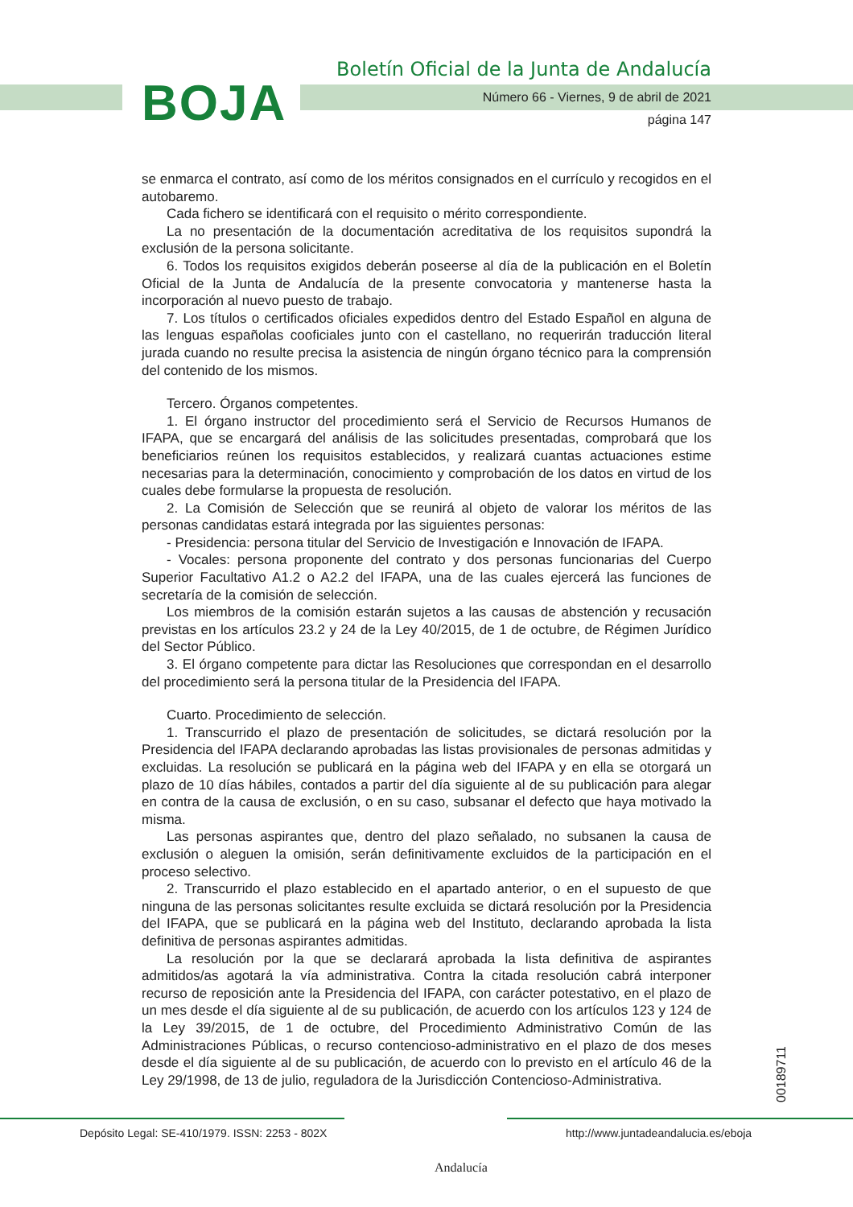BOJA
Boletín Oficial de la Junta de Andalucía
Número 66 - Viernes, 9 de abril de 2021
página 147
se enmarca el contrato, así como de los méritos consignados en el currículo y recogidos en el autobaremo.
Cada fichero se identificará con el requisito o mérito correspondiente.
La no presentación de la documentación acreditativa de los requisitos supondrá la exclusión de la persona solicitante.
6. Todos los requisitos exigidos deberán poseerse al día de la publicación en el Boletín Oficial de la Junta de Andalucía de la presente convocatoria y mantenerse hasta la incorporación al nuevo puesto de trabajo.
7. Los títulos o certificados oficiales expedidos dentro del Estado Español en alguna de las lenguas españolas cooficiales junto con el castellano, no requerirán traducción literal jurada cuando no resulte precisa la asistencia de ningún órgano técnico para la comprensión del contenido de los mismos.
Tercero. Órganos competentes.
1. El órgano instructor del procedimiento será el Servicio de Recursos Humanos de IFAPA, que se encargará del análisis de las solicitudes presentadas, comprobará que los beneficiarios reúnen los requisitos establecidos, y realizará cuantas actuaciones estime necesarias para la determinación, conocimiento y comprobación de los datos en virtud de los cuales debe formularse la propuesta de resolución.
2. La Comisión de Selección que se reunirá al objeto de valorar los méritos de las personas candidatas estará integrada por las siguientes personas:
- Presidencia: persona titular del Servicio de Investigación e Innovación de IFAPA.
- Vocales: persona proponente del contrato y dos personas funcionarias del Cuerpo Superior Facultativo A1.2 o A2.2 del IFAPA, una de las cuales ejercerá las funciones de secretaría de la comisión de selección.
Los miembros de la comisión estarán sujetos a las causas de abstención y recusación previstas en los artículos 23.2 y 24 de la Ley 40/2015, de 1 de octubre, de Régimen Jurídico del Sector Público.
3. El órgano competente para dictar las Resoluciones que correspondan en el desarrollo del procedimiento será la persona titular de la Presidencia del IFAPA.
Cuarto. Procedimiento de selección.
1. Transcurrido el plazo de presentación de solicitudes, se dictará resolución por la Presidencia del IFAPA declarando aprobadas las listas provisionales de personas admitidas y excluidas. La resolución se publicará en la página web del IFAPA y en ella se otorgará un plazo de 10 días hábiles, contados a partir del día siguiente al de su publicación para alegar en contra de la causa de exclusión, o en su caso, subsanar el defecto que haya motivado la misma.
Las personas aspirantes que, dentro del plazo señalado, no subsanen la causa de exclusión o aleguen la omisión, serán definitivamente excluidos de la participación en el proceso selectivo.
2. Transcurrido el plazo establecido en el apartado anterior, o en el supuesto de que ninguna de las personas solicitantes resulte excluida se dictará resolución por la Presidencia del IFAPA, que se publicará en la página web del Instituto, declarando aprobada la lista definitiva de personas aspirantes admitidas.
La resolución por la que se declarará aprobada la lista definitiva de aspirantes admitidos/as agotará la vía administrativa. Contra la citada resolución cabrá interponer recurso de reposición ante la Presidencia del IFAPA, con carácter potestativo, en el plazo de un mes desde el día siguiente al de su publicación, de acuerdo con los artículos 123 y 124 de la Ley 39/2015, de 1 de octubre, del Procedimiento Administrativo Común de las Administraciones Públicas, o recurso contencioso-administrativo en el plazo de dos meses desde el día siguiente al de su publicación, de acuerdo con lo previsto en el artículo 46 de la Ley 29/1998, de 13 de julio, reguladora de la Jurisdicción Contencioso-Administrativa.
00189711
Depósito Legal: SE-410/1979. ISSN: 2253 - 802X http://www.juntadeandalucia.es/eboja
Andalucía